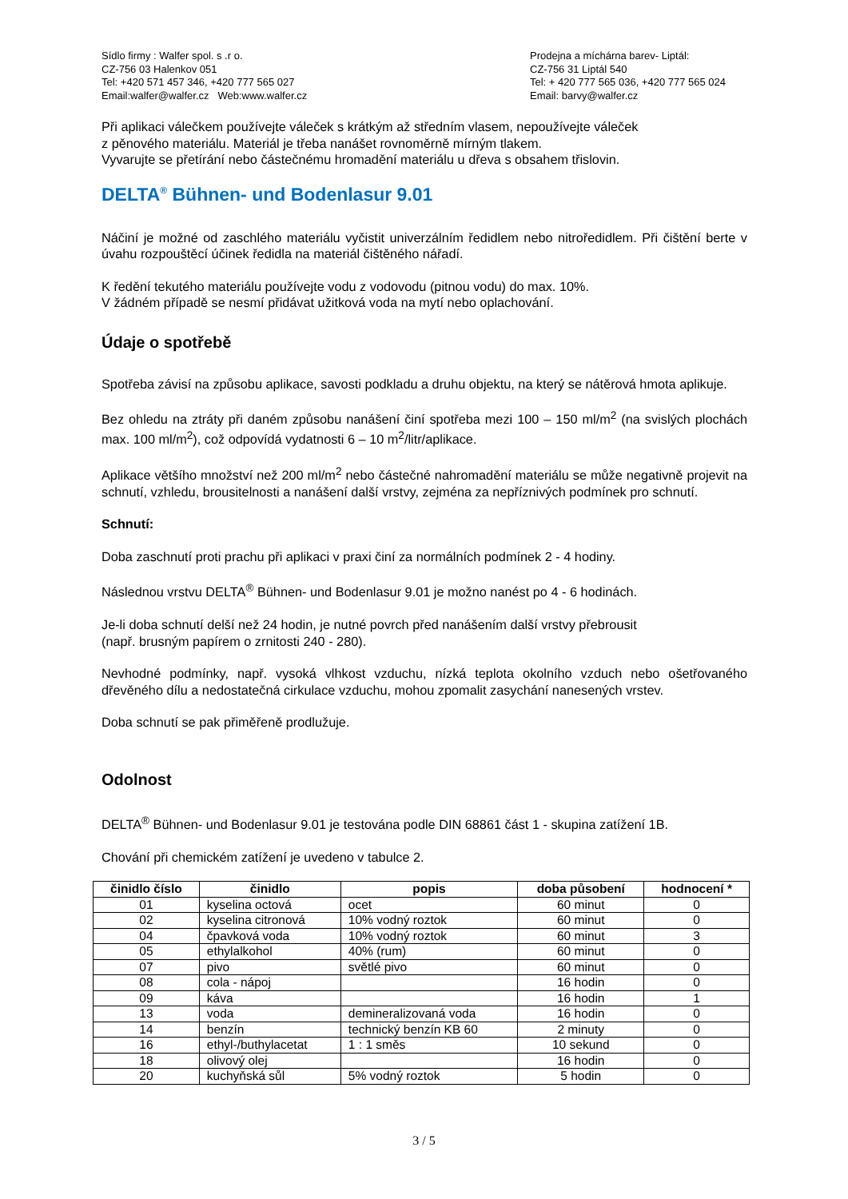Sídlo firmy : Walfer spol. s .r o.
CZ-756 03 Halenkov 051
Tel: +420 571 457 346, +420 777 565 027
Email:walfer@walfer.cz Web:www.walfer.cz
Prodejna a míchárna barev- Liptál:
CZ-756 31 Liptál 540
Tel: + 420 777 565 036, +420 777 565 024
Email: barvy@walfer.cz
Při aplikaci válečkem používejte váleček s krátkým až středním vlasem, nepoužívejte váleček
z pěnového materiálu. Materiál je třeba nanášet rovnoměrně mírným tlakem.
Vyvarujte se přetírání nebo částečnému hromadění materiálu u dřeva s obsahem třislovin.
DELTA<sup>®</sup> Bühnen- und Bodenlasur 9.01
Náčiní je možné od zaschlého materiálu vyčistit univerzálním ředidlem nebo nitroředidlem. Při čištění berte v úvahu rozpouštěcí účinek ředidla na materiál čištěného nářadí.
K ředění tekutého materiálu používejte vodu z vodovodu (pitnou vodu) do max. 10%.
V žádném případě se nesmí přidávat užitková voda na mytí nebo oplachování.
Údaje o spotřebě
Spotřeba závisí na způsobu aplikace, savosti podkladu a druhu objektu, na který se nátěrová hmota aplikuje.
Bez ohledu na ztráty při daném způsobu nanášení činí spotřeba mezi 100 – 150 ml/m<sup>2</sup> (na svislých plochách max. 100 ml/m<sup>2</sup>), což odpovídá vydatnosti 6 – 10 m<sup>2</sup>/litr/aplikace.
Aplikace většího množství než 200 ml/m<sup>2</sup> nebo částečné nahromadění materiálu se může negativně projevit na schnutí, vzhledu, brousitelnosti a nanášení další vrstvy, zejména za nepříznivých podmínek pro schnutí.
Schnutí:
Doba zaschnutí proti prachu při aplikaci v praxi činí za normálních podmínek 2 - 4 hodiny.
Následnou vrstvu DELTA<sup>®</sup> Bühnen- und Bodenlasur 9.01 je možno nanést po 4 - 6 hodinách.
Je-li doba schnutí delší než 24 hodin, je nutné povrch před nanášením další vrstvy přebrousit
(např. brusným papírem o zrnitosti 240 - 280).
Nevhodné podmínky, např. vysoká vlhkost vzduchu, nízká teplota okolního vzduch nebo ošetřovaného dřevěného dílu a nedostatečná cirkulace vzduchu, mohou zpomalit zasychání nanesených vrstev.
Doba schnutí se pak přiměřeně prodlužuje.
Odolnost
DELTA<sup>®</sup> Bühnen- und Bodenlasur 9.01 je testována podle DIN 68861 část 1 - skupina zatížení 1B.
Chování při chemickém zatížení je uvedeno v tabulce 2.
| činidlo číslo | činidlo | popis | doba působení | hodnocení * |
| --- | --- | --- | --- | --- |
| 01 | kyselina octová | ocet | 60 minut | 0 |
| 02 | kyselina citronová | 10% vodný roztok | 60 minut | 0 |
| 04 | čpavková voda | 10% vodný roztok | 60 minut | 3 |
| 05 | ethylalkohol | 40% (rum) | 60 minut | 0 |
| 07 | pivo | světlé pivo | 60 minut | 0 |
| 08 | cola - nápoj | | 16 hodin | 0 |
| 09 | káva | | 16 hodin | 1 |
| 13 | voda | demineralizovaná voda | 16 hodin | 0 |
| 14 | benzín | technický benzín KB 60 | 2 minuty | 0 |
| 16 | ethyl-/buthylacetat | 1 : 1 směs | 10 sekund | 0 |
| 18 | olivový olej | | 16 hodin | 0 |
| 20 | kuchyňská sůl | 5% vodný roztok | 5 hodin | 0 |
3 / 5